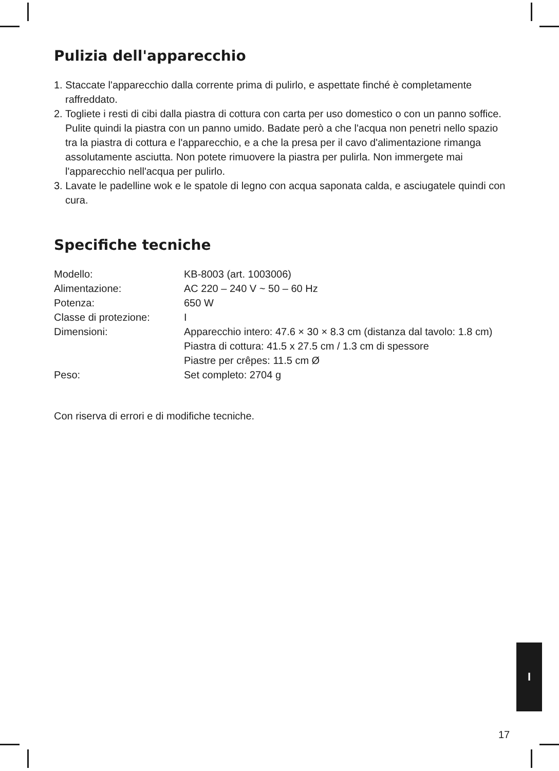Pulizia dell'apparecchio
1. Staccate l'apparecchio dalla corrente prima di pulirlo, e aspettate finché è completamente raffreddato.
2. Togliete i resti di cibi dalla piastra di cottura con carta per uso domestico o con un panno soffice. Pulite quindi la piastra con un panno umido. Badate però a che l'acqua non penetri nello spazio tra la piastra di cottura e l'apparecchio, e a che la presa per il cavo d'alimentazione rimanga assolutamente asciutta. Non potete rimuovere la piastra per pulirla. Non immergete mai l'apparecchio nell'acqua per pulirlo.
3. Lavate le padelline wok e le spatole di legno con acqua saponata calda, e asciugatele quindi con cura.
Specifiche tecniche
| Modello: | KB-8003 (art. 1003006) |
| Alimentazione: | AC 220 – 240 V ~ 50 – 60 Hz |
| Potenza: | 650 W |
| Classe di protezione: | I |
| Dimensioni: | Apparecchio intero: 47.6 × 30 × 8.3 cm (distanza dal tavolo: 1.8 cm) Piastra di cottura: 41.5 x 27.5 cm / 1.3 cm di spessore Piastre per crêpes: 11.5 cm Ø |
| Peso: | Set completo: 2704 g |
Con riserva di errori e di modifiche tecniche.
I
17